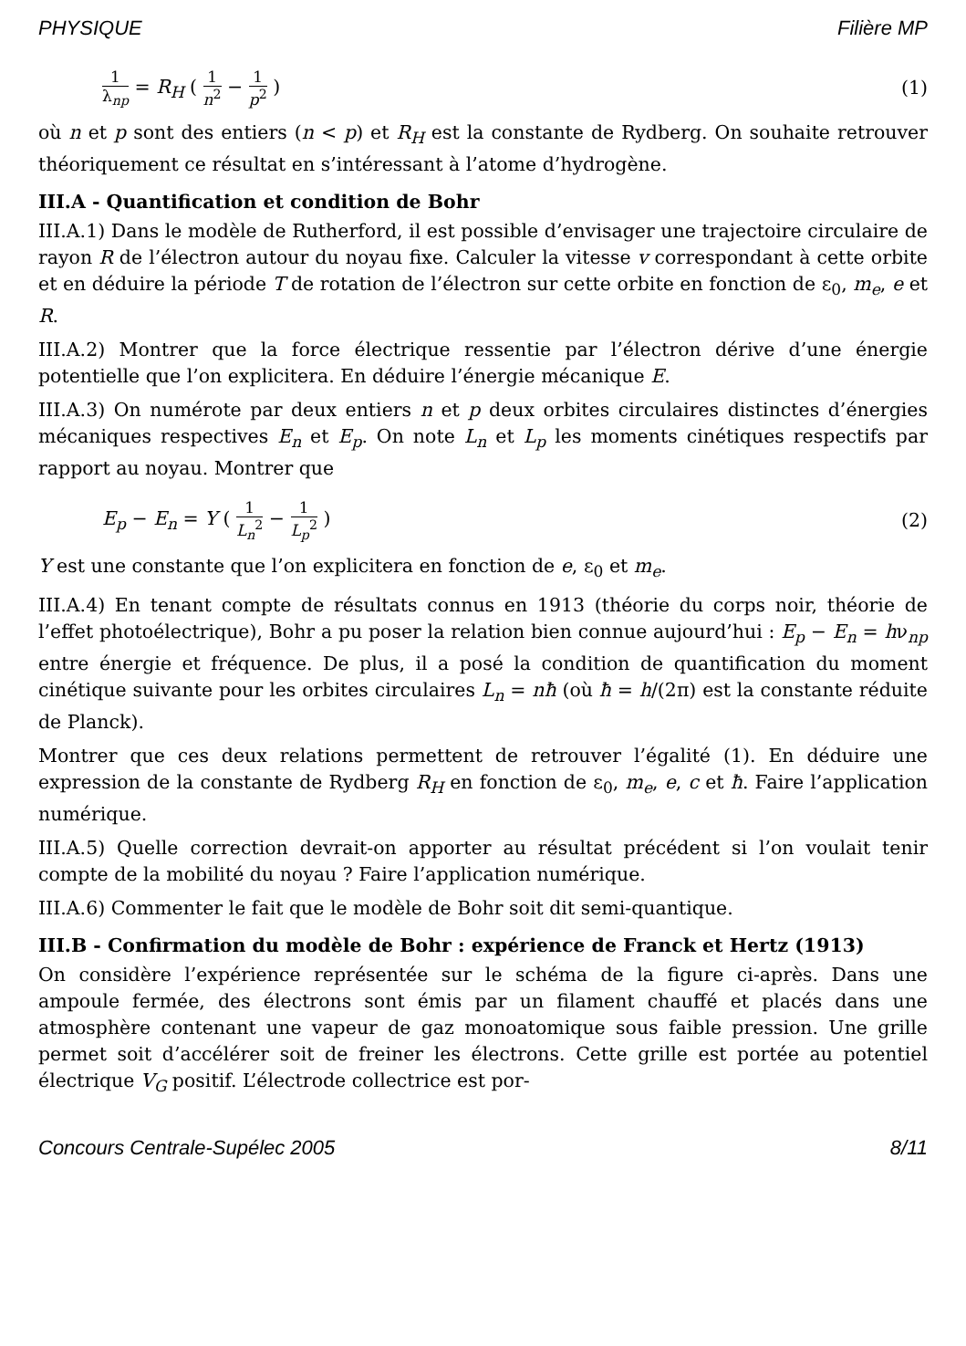PHYSIQUE Filière MP
1 λ<sub>np</sub> = R<sub>H</sub> ( 1 n<sup>2</sup> − 1 p<sup>2</sup> ) (1)
où n et p sont des entiers (n < p) et R<sub>H</sub> est la constante de Rydberg. On souhaite retrouver théoriquement ce résultat en s’intéressant à l’atome d’hydrogène.
III.A - Quantification et condition de Bohr
III.A.1) Dans le modèle de Rutherford, il est possible d’envisager une trajectoire circulaire de rayon R de l’électron autour du noyau fixe. Calculer la vitesse v correspondant à cette orbite et en déduire la période T de rotation de l’électron sur cette orbite en fonction de ε<sub>0</sub>, m<sub>e</sub>, e et R.
III.A.2) Montrer que la force électrique ressentie par l’électron dérive d’une énergie potentielle que l’on explicitera. En déduire l’énergie mécanique E.
III.A.3) On numérote par deux entiers n et p deux orbites circulaires distinctes d’énergies mécaniques respectives E<sub>n</sub> et E<sub>p</sub>. On note L<sub>n</sub> et L<sub>p</sub> les moments cinétiques respectifs par rapport au noyau. Montrer que
E<sub>p</sub> − E<sub>n</sub> = Y ( 1 L<sub>n</sub><sup>2</sup> − 1 L<sub>p</sub><sup>2</sup> ) (2)
Y est une constante que l’on explicitera en fonction de e, ε<sub>0</sub> et m<sub>e</sub>.
III.A.4) En tenant compte de résultats connus en 1913 (théorie du corps noir, théorie de l’effet photoélectrique), Bohr a pu poser la relation bien connue aujourd’hui : E<sub>p</sub> − E<sub>n</sub> = hν<sub>np</sub> entre énergie et fréquence. De plus, il a posé la condition de quantification du moment cinétique suivante pour les orbites circulaires L<sub>n</sub> = nħ (où ħ = h/(2π) est la constante réduite de Planck).
Montrer que ces deux relations permettent de retrouver l’égalité (1). En déduire une expression de la constante de Rydberg R<sub>H</sub> en fonction de ε<sub>0</sub>, m<sub>e</sub>, e, c et ħ. Faire l’application numérique.
III.A.5) Quelle correction devrait-on apporter au résultat précédent si l’on voulait tenir compte de la mobilité du noyau ? Faire l’application numérique.
III.A.6) Commenter le fait que le modèle de Bohr soit dit semi-quantique.
III.B - Confirmation du modèle de Bohr : expérience de Franck et Hertz (1913)
On considère l’expérience représentée sur le schéma de la figure ci-après. Dans une ampoule fermée, des électrons sont émis par un filament chauffé et placés dans une atmosphère contenant une vapeur de gaz monoatomique sous faible pression. Une grille permet soit d’accélérer soit de freiner les électrons. Cette grille est portée au potentiel électrique V<sub>G</sub> positif. L’électrode collectrice est por-
Concours Centrale-Supélec 2005 8/11